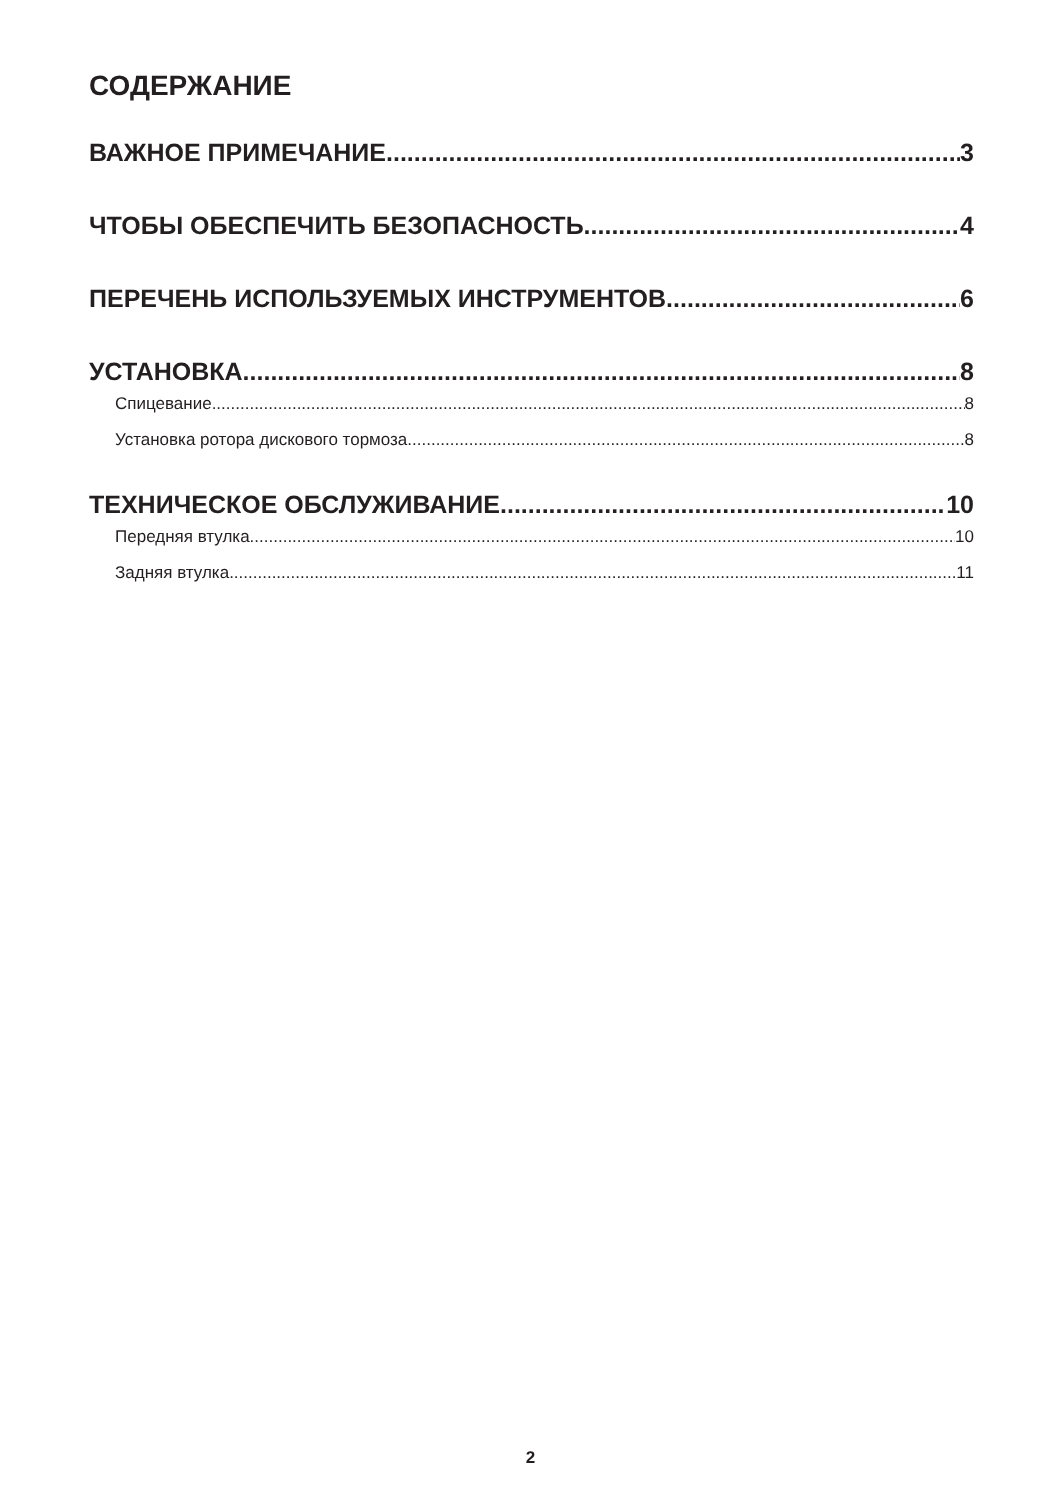СОДЕРЖАНИЕ
ВАЖНОЕ ПРИМЕЧАНИЕ 3
ЧТОБЫ ОБЕСПЕЧИТЬ БЕЗОПАСНОСТЬ 4
ПЕРЕЧЕНЬ ИСПОЛЬЗУЕМЫХ ИНСТРУМЕНТОВ 6
УСТАНОВКА 8
Спицевание 8
Установка ротора дискового тормоза 8
ТЕХНИЧЕСКОЕ ОБСЛУЖИВАНИЕ 10
Передняя втулка 10
Задняя втулка 11
2